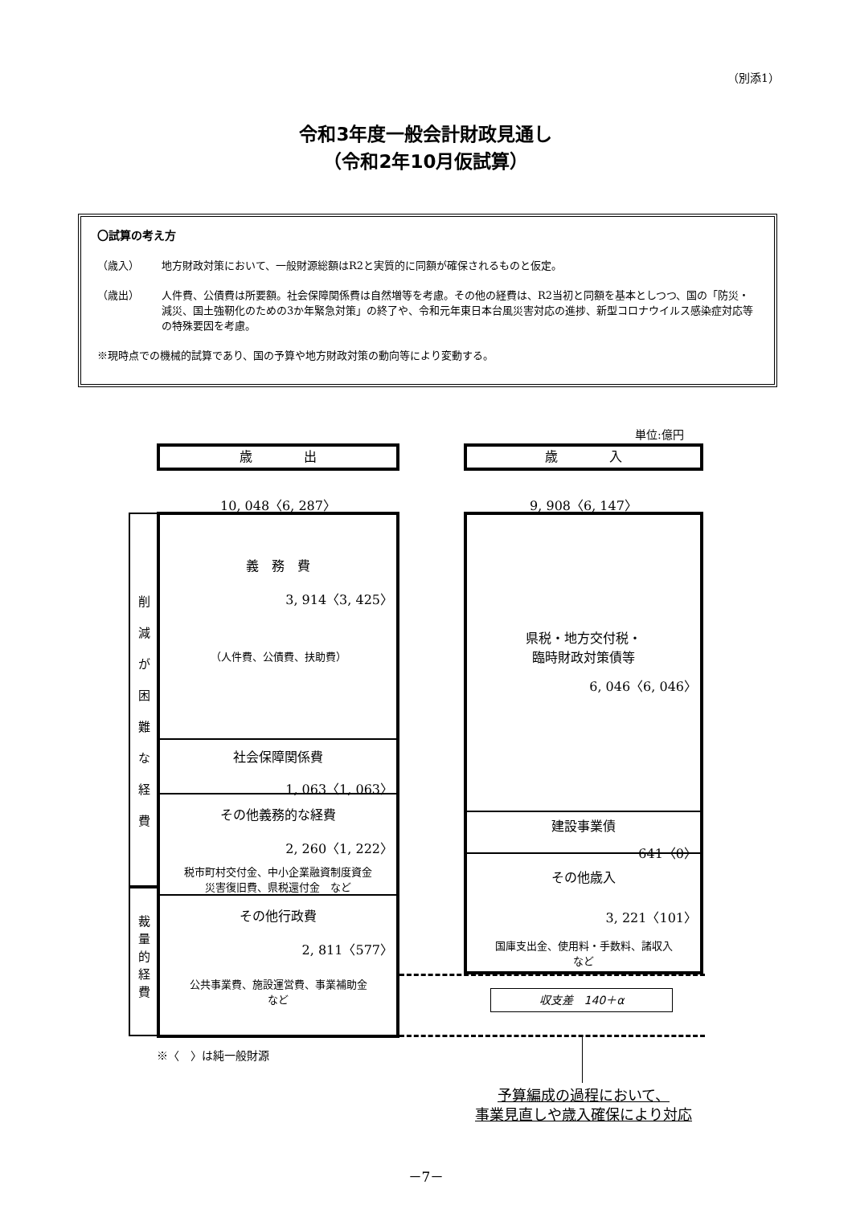（別添1）
令和3年度一般会計財政見通し
（令和2年10月仮試算）
〇試算の考え方
（歳入） 地方財政対策において、一般財源総額はR2と実質的に同額が確保されるものと仮定。
（歳出） 人件費、公債費は所要額。社会保障関係費は自然増等を考慮。その他の経費は、R2当初と同額を基本としつつ、国の「防災・減災、国土強靭化のための3か年緊急対策」の終了や、令和元年東日本台風災害対応の進捗、新型コロナウイルス感染症対応等の特殊要因を考慮。
※現時点での機械的試算であり、国の予算や地方財政対策の動向等により変動する。
単位:億円
歳　　　　出 歳　　　　入
10, 048〈6, 287〉 9, 908〈6, 147〉
削
減
が
困
難
な
経
費
裁
量
的
経
費
義　務　費
3, 914〈3, 425〉
（人件費、公債費、扶助費）
社会保障関係費
1, 063〈1, 063〉
その他義務的な経費
2, 260〈1, 222〉
税市町村交付金、中小企業融資制度資金
災害復旧費、県税還付金　など
その他行政費
2, 811〈577〉
公共事業費、施設運営費、事業補助金
など
県税・地方交付税・
臨時財政対策債等
6, 046〈6, 046〉
建設事業債
641〈0〉
その他歳入
3, 221〈101〉
国庫支出金、使用料・手数料、諸収入
など
収支差　140＋α
※〈　〉は純一般財源
予算編成の過程において、
事業見直しや歳入確保により対応
－7－